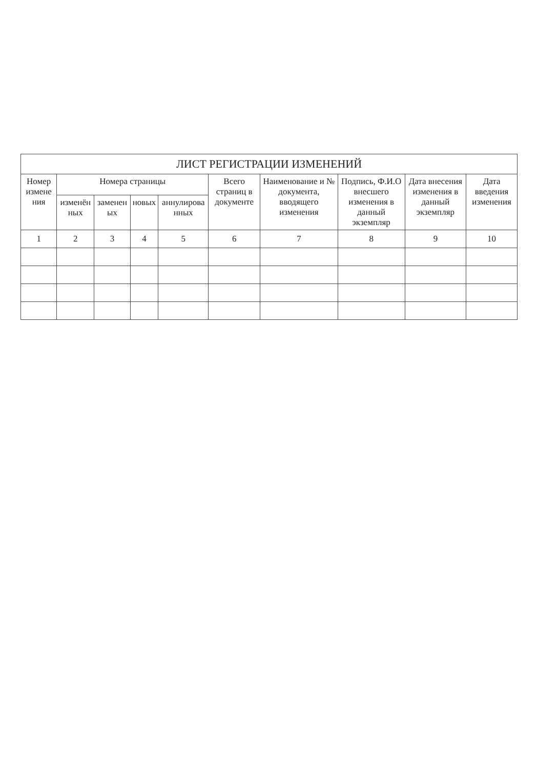ЛИСТ РЕГИСТРАЦИИ ИЗМЕНЕНИЙ
| Номер измене ния | Номера страницы | | | | Всего страниц в документе | Наименование и № документа, вводящего изменения | Подпись, Ф.И.О внесшего изменения в данный экземпляр | Дата внесения изменения в данный экземпляр | Дата введения изменения |
| --- | --- | --- | --- | --- | --- | --- | --- | --- | --- |
| | изменён ных | заменен ых | новых | аннулирова нных | | | | | |
| 1 | 2 | 3 | 4 | 5 | 6 | 7 | 8 | 9 | 10 |